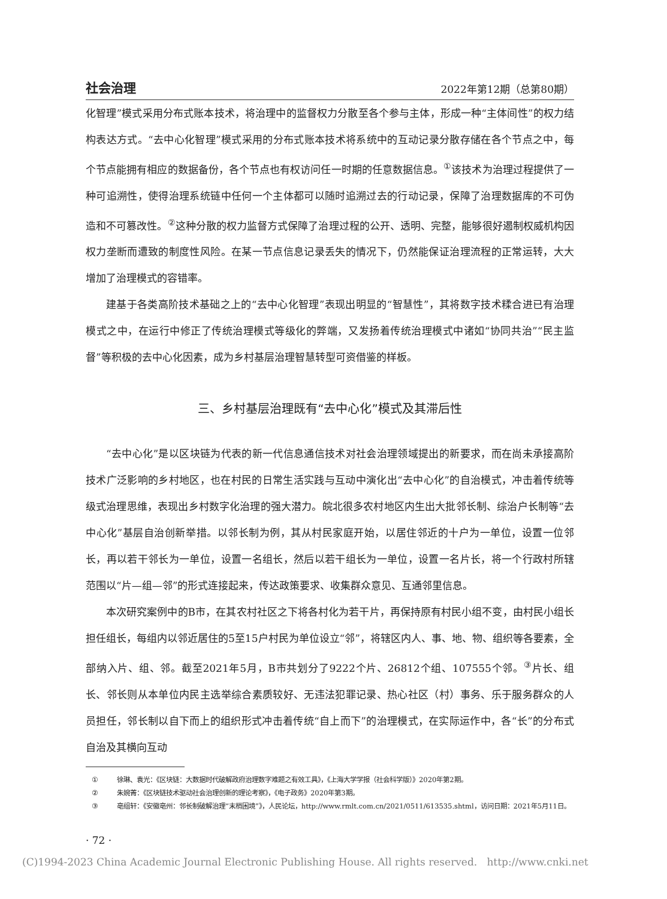社会治理 2022年第12期（总第80期）
化智理”模式采用分布式账本技术，将治理中的监督权力分散至各个参与主体，形成一种“主体间性”的权力结构表达方式。“去中心化智理”模式采用的分布式账本技术将系统中的互动记录分散存储在各个节点之中，每个节点能拥有相应的数据备份，各个节点也有权访问任一时期的任意数据信息。<sup>①</sup>该技术为治理过程提供了一种可追溯性，使得治理系统链中任何一个主体都可以随时追溯过去的行动记录，保障了治理数据库的不可伪造和不可篡改性。<sup>②</sup>这种分散的权力监督方式保障了治理过程的公开、透明、完整，能够很好遏制权威机构因权力垄断而遭致的制度性风险。在某一节点信息记录丢失的情况下，仍然能保证治理流程的正常运转，大大增加了治理模式的容错率。
建基于各类高阶技术基础之上的“去中心化智理”表现出明显的“智慧性”，其将数字技术糅合进已有治理模式之中，在运行中修正了传统治理模式等级化的弊端，又发扬着传统治理模式中诸如“协同共治”“民主监督”等积极的去中心化因素，成为乡村基层治理智慧转型可资借鉴的样板。
三、乡村基层治理既有“去中心化”模式及其滞后性
“去中心化”是以区块链为代表的新一代信息通信技术对社会治理领域提出的新要求，而在尚未承接高阶技术广泛影响的乡村地区，也在村民的日常生活实践与互动中演化出“去中心化”的自治模式，冲击着传统等级式治理思维，表现出乡村数字化治理的强大潜力。皖北很多农村地区内生出大批邻长制、综治户长制等“去中心化”基层自治创新举措。以邻长制为例，其从村民家庭开始，以居住邻近的十户为一单位，设置一位邻长，再以若干邻长为一单位，设置一名组长，然后以若干组长为一单位，设置一名片长，将一个行政村所辖范围以“片—组—邻”的形式连接起来，传达政策要求、收集群众意见、互通邻里信息。
本次研究案例中的B市，在其农村社区之下将各村化为若干片，再保持原有村民小组不变，由村民小组长担任组长，每组内以邻近居住的5至15户村民为单位设立“邻”，将辖区内人、事、地、物、组织等各要素，全部纳入片、组、邻。截至2021年5月，B市共划分了9222个片、26812个组、107555个邻。<sup>③</sup>片长、组长、邻长则从本单位内民主选举综合素质较好、无违法犯罪记录、热心社区（村）事务、乐于服务群众的人员担任，邻长制以自下而上的组织形式冲击着传统“自上而下”的治理模式，在实际运作中，各“长”的分布式自治及其横向互动
① 徐琳、袁光：《区块链：大数据时代破解政府治理数字难题之有效工具》，《上海大学学报（社会科学版）》2020年第2期。
② 朱婉菁：《区块链技术驱动社会治理创新的理论考察》，《电子政务》2020年第3期。
③ 亳组轩：《安徽亳州：邻长制破解治理“末梢困境”》，人民论坛，http://www.rmlt.com.cn/2021/0511/613535.shtml，访问日期：2021年5月11日。
· 72 ·
(C)1994-2023 China Academic Journal Electronic Publishing House. All rights reserved. http://www.cnki.net